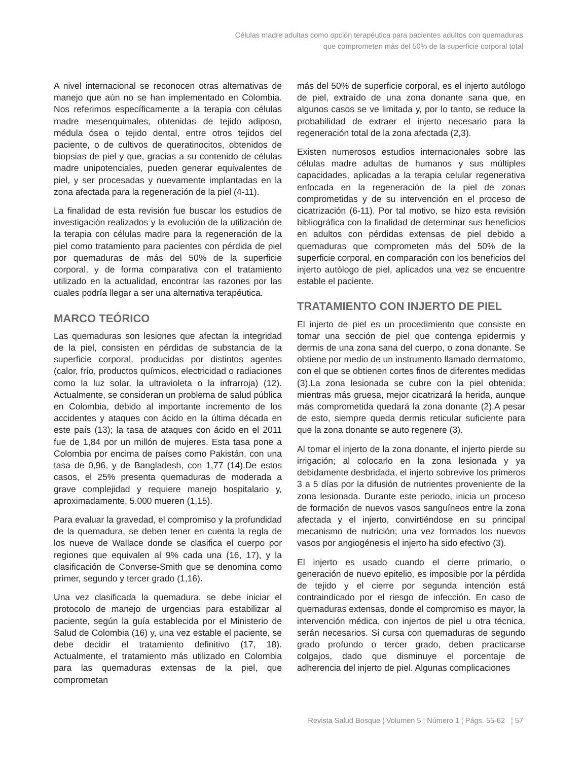Células madre adultas como opción terapéutica para pacientes adultos con quemaduras
que comprometen más del 50% de la superficie corporal total
A nivel internacional se reconocen otras alternativas de manejo que aún no se han implementado en Colombia. Nos referimos específicamente a la terapia con células madre mesenquimales, obtenidas de tejido adiposo, médula ósea o tejido dental, entre otros tejidos del paciente, o de cultivos de queratinocitos, obtenidos de biopsias de piel y que, gracias a su contenido de células madre unipotenciales, pueden generar equivalentes de piel, y ser procesadas y nuevamente implantadas en la zona afectada para la regeneración de la piel (4-11).
La finalidad de esta revisión fue buscar los estudios de investigación realizados y la evolución de la utilización de la terapia con células madre para la regeneración de la piel como tratamiento para pacientes con pérdida de piel por quemaduras de más del 50% de la superficie corporal, y de forma comparativa con el tratamiento utilizado en la actualidad, encontrar las razones por las cuales podría llegar a ser una alternativa terapéutica.
MARCO TEÓRICO
Las quemaduras son lesiones que afectan la integridad de la piel, consisten en pérdidas de substancia de la superficie corporal, producidas por distintos agentes (calor, frío, productos químicos, electricidad o radiaciones como la luz solar, la ultravioleta o la infrarroja) (12). Actualmente, se consideran un problema de salud pública en Colombia, debido al importante incremento de los accidentes y ataques con ácido en la última década en este país (13); la tasa de ataques con ácido en el 2011 fue de 1,84 por un millón de mujeres. Esta tasa pone a Colombia por encima de países como Pakistán, con una tasa de 0,96, y de Bangladesh, con 1,77 (14).De estos casos, el 25% presenta quemaduras de moderada a grave complejidad y requiere manejo hospitalario y, aproximadamente, 5.000 mueren (1,15).
Para evaluar la gravedad, el compromiso y la profundidad de la quemadura, se deben tener en cuenta la regla de los nueve de Wallace donde se clasifica el cuerpo por regiones que equivalen al 9% cada una (16, 17), y la clasificación de Converse-Smith que se denomina como primer, segundo y tercer grado (1,16).
Una vez clasificada la quemadura, se debe iniciar el protocolo de manejo de urgencias para estabilizar al paciente, según la guía establecida por el Ministerio de Salud de Colombia (16) y, una vez estable el paciente, se debe decidir el tratamiento definitivo (17, 18). Actualmente, el tratamiento más utilizado en Colombia para las quemaduras extensas de la piel, que comprometan
más del 50% de superficie corporal, es el injerto autólogo de piel, extraído de una zona donante sana que, en algunos casos se ve limitada y, por lo tanto, se reduce la probabilidad de extraer el injerto necesario para la regeneración total de la zona afectada (2,3).
Existen numerosos estudios internacionales sobre las células madre adultas de humanos y sus múltiples capacidades, aplicadas a la terapia celular regenerativa enfocada en la regeneración de la piel de zonas comprometidas y de su intervención en el proceso de cicatrización (6-11). Por tal motivo, se hizo esta revisión bibliográfica con la finalidad de determinar sus beneficios en adultos con pérdidas extensas de piel debido a quemaduras que comprometen más del 50% de la superficie corporal, en comparación con los beneficios del injerto autólogo de piel, aplicados una vez se encuentre estable el paciente.
TRATAMIENTO CON INJERTO DE PIEL
El injerto de piel es un procedimiento que consiste en tomar una sección de piel que contenga epidermis y dermis de una zona sana del cuerpo, o zona donante. Se obtiene por medio de un instrumento llamado dermatomo, con el que se obtienen cortes finos de diferentes medidas (3).La zona lesionada se cubre con la piel obtenida; mientras más gruesa, mejor cicatrizará la herida, aunque más comprometida quedará la zona donante (2).A pesar de esto, siempre queda dermis reticular suficiente para que la zona donante se auto regenere (3).
Al tomar el injerto de la zona donante, el injerto pierde su irrigación; al colocarlo en la zona lesionada y ya debidamente desbridada, el injerto sobrevive los primeros 3 a 5 días por la difusión de nutrientes proveniente de la zona lesionada. Durante este periodo, inicia un proceso de formación de nuevos vasos sanguíneos entre la zona afectada y el injerto, convirtiéndose en su principal mecanismo de nutrición; una vez formados los nuevos vasos por angiogénesis el injerto ha sido efectivo (3).
El injerto es usado cuando el cierre primario, o generación de nuevo epitelio, es imposible por la pérdida de tejido y el cierre por segunda intención está contraindicado por el riesgo de infección. En caso de quemaduras extensas, donde el compromiso es mayor, la intervención médica, con injertos de piel u otra técnica, serán necesarios. Si cursa con quemaduras de segundo grado profundo o tercer grado, deben practicarse colgajos, dado que disminuye el porcentaje de adherencia del injerto de piel. Algunas complicaciones
Revista Salud Bosque ¦ Volumen 5 ¦ Número 1 ¦ Págs. 55-62 ¦ 57